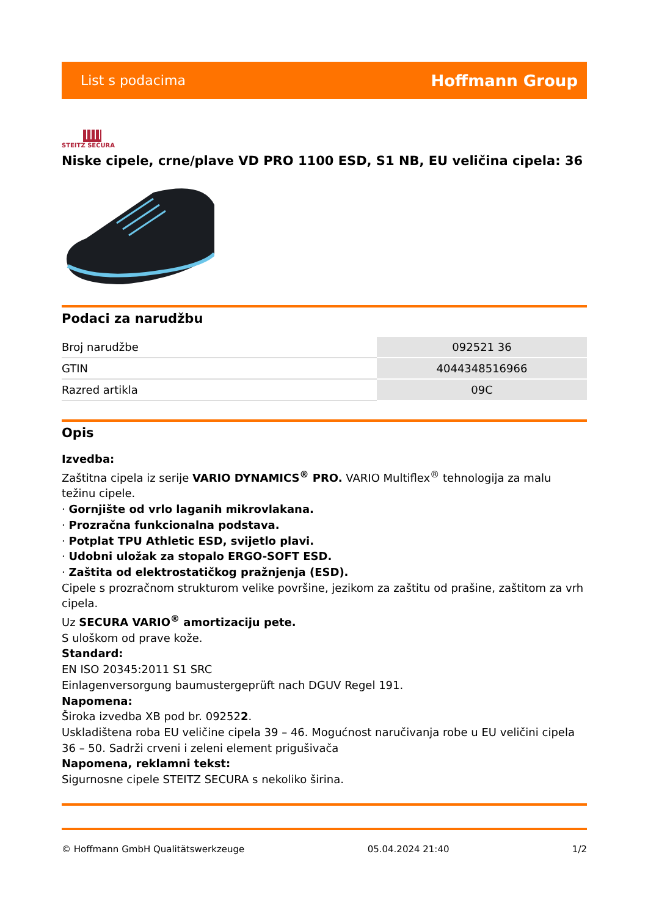List s podacima Hoffmann Group
STEITZ SECURA
Niske cipele, crne/plave VD PRO 1100 ESD, S1 NB, EU veličina cipela: 36
Podaci za narudžbu
| Broj narudžbe | 092521 36 |
| GTIN | 4044348516966 |
| Razred artikla | 09C |
Opis
Izvedba:
Zaštitna cipela iz serije VARIO DYNAMICS<sup>®</sup> PRO. VARIO Multiflex<sup>®</sup> tehnologija za malu težinu cipele.
· Gornjište od vrlo laganih mikrovlakana.
· Prozračna funkcionalna podstava.
· Potplat TPU Athletic ESD, svijetlo plavi.
· Udobni uložak za stopalo ERGO-SOFT ESD.
· Zaštita od elektrostatičkog pražnjenja (ESD).
Cipele s prozračnom strukturom velike površine, jezikom za zaštitu od prašine, zaštitom za vrh cipela.
Uz SECURA VARIO<sup>®</sup> amortizaciju pete.
S uloškom od prave kože.
Standard:
EN ISO 20345:2011 S1 SRC
Einlagenversorgung baumustergeprüft nach DGUV Regel 191.
Napomena:
Široka izvedba XB pod br. 092522.
Uskladištena roba EU veličine cipela 39 – 46. Mogućnost naručivanja robe u EU veličini cipela 36 – 50. Sadrži crveni i zeleni element prigušivača
Napomena, reklamni tekst:
Sigurnosne cipele STEITZ SECURA s nekoliko širina.
© Hoffmann GmbH Qualitätswerkzeuge 05.04.2024 21:40 1/2